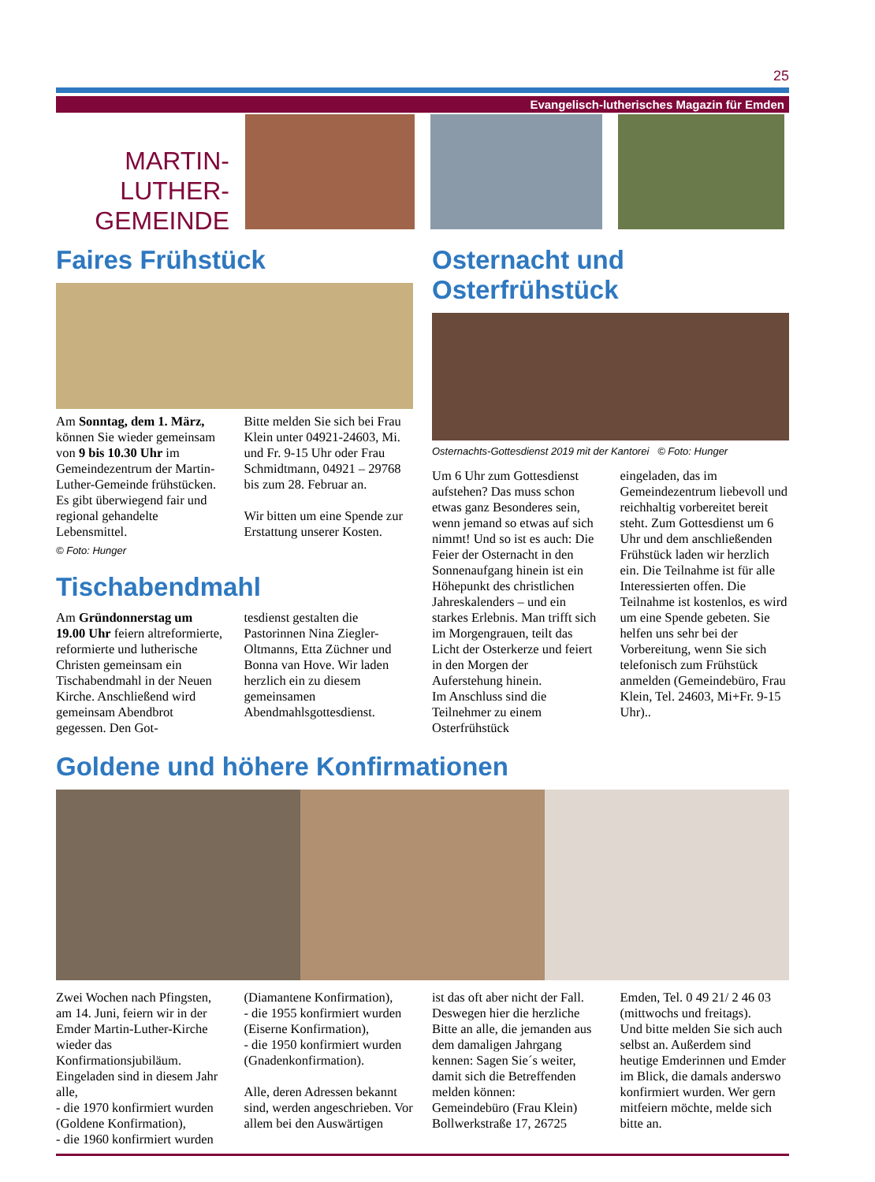25
Evangelisch-lutherisches Magazin für Emden
MARTIN-
LUTHER-
GEMEINDE
Faires Frühstück
Am Sonntag, dem 1. März, können Sie wieder gemeinsam von 9 bis 10.30 Uhr im Gemeindezentrum der Martin-Luther-Gemeinde frühstücken. Es gibt überwiegend fair und regional gehandelte Lebensmittel.
Bitte melden Sie sich bei Frau Klein unter 04921-24603, Mi. und Fr. 9-15 Uhr oder Frau Schmidtmann, 04921 – 29768 bis zum 28. Februar an.
Wir bitten um eine Spende zur Erstattung unserer Kosten.
© Foto: Hunger
Tischabendmahl
Am Gründonnerstag um 19.00 Uhr feiern altreformierte, reformierte und lutherische Christen gemeinsam ein Tischabendmahl in der Neuen Kirche. Anschließend wird gemeinsam Abendbrot gegessen. Den Got-
tesdienst gestalten die Pastorinnen Nina Ziegler-Oltmanns, Etta Züchner und Bonna van Hove. Wir laden herzlich ein zu diesem gemeinsamen Abendmahlsgottesdienst.
Osternacht und Osterfrühstück
Osternachts-Gottesdienst 2019 mit der Kantorei © Foto: Hunger
Um 6 Uhr zum Gottesdienst aufstehen? Das muss schon etwas ganz Besonderes sein, wenn jemand so etwas auf sich nimmt! Und so ist es auch: Die Feier der Osternacht in den Sonnenaufgang hinein ist ein Höhepunkt des christlichen Jahreskalenders – und ein starkes Erlebnis. Man trifft sich im Morgengrauen, teilt das Licht der Osterkerze und feiert in den Morgen der Auferstehung hinein.
Im Anschluss sind die Teilnehmer zu einem Osterfrühstück
eingeladen, das im Gemeindezentrum liebevoll und reichhaltig vorbereitet bereit steht. Zum Gottesdienst um 6 Uhr und dem anschließenden Frühstück laden wir herzlich ein. Die Teilnahme ist für alle Interessierten offen. Die Teilnahme ist kostenlos, es wird um eine Spende gebeten. Sie helfen uns sehr bei der Vorbereitung, wenn Sie sich telefonisch zum Frühstück anmelden (Gemeindebüro, Frau Klein, Tel. 24603, Mi+Fr. 9-15 Uhr)..
Goldene und höhere Konfirmationen
Zwei Wochen nach Pfingsten, am 14. Juni, feiern wir in der Emder Martin-Luther-Kirche wieder das Konfirmationsjubiläum. Eingeladen sind in diesem Jahr alle,
- die 1970 konfirmiert wurden (Goldene Konfirmation),
- die 1960 konfirmiert wurden
(Diamantene Konfirmation),
- die 1955 konfirmiert wurden (Eiserne Konfirmation),
- die 1950 konfirmiert wurden (Gnadenkonfirmation).
Alle, deren Adressen bekannt sind, werden angeschrieben. Vor allem bei den Auswärtigen
ist das oft aber nicht der Fall. Deswegen hier die herzliche Bitte an alle, die jemanden aus dem damaligen Jahrgang kennen: Sagen Sie´s weiter, damit sich die Betreffenden melden können:
Gemeindebüro (Frau Klein) Bollwerkstraße 17, 26725
Emden, Tel. 0 49 21/ 2 46 03 (mittwochs und freitags).
Und bitte melden Sie sich auch selbst an. Außerdem sind heutige Emderinnen und Emder im Blick, die damals anderswo konfirmiert wurden. Wer gern mitfeiern möchte, melde sich bitte an.